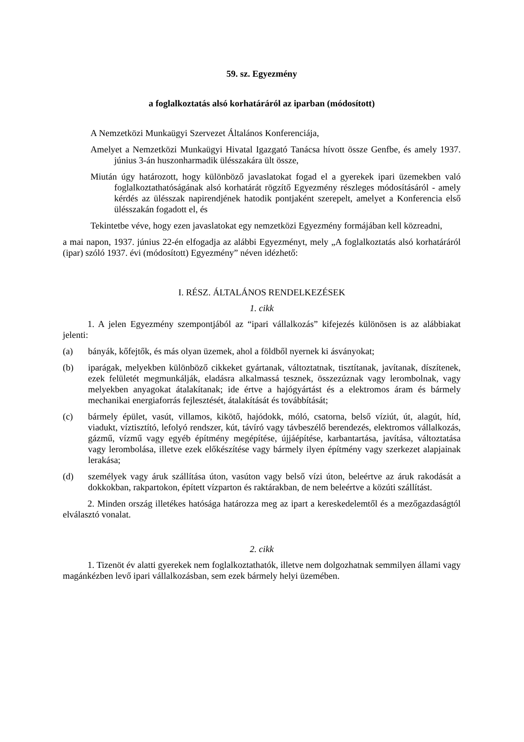59. sz. Egyezmény
a foglalkoztatás alsó korhatáráról az iparban (módosított)
A Nemzetközi Munkaügyi Szervezet Általános Konferenciája,
Amelyet a Nemzetközi Munkaügyi Hivatal Igazgató Tanácsa hívott össze Genfbe, és amely 1937. június 3-án huszonharmadik ülésszakára ült össze,
Miután úgy határozott, hogy különböző javaslatokat fogad el a gyerekek ipari üzemekben való foglalkoztathatóságának alsó korhatárát rögzítő Egyezmény részleges módosításáról - amely kérdés az ülésszak napirendjének hatodik pontjaként szerepelt, amelyet a Konferencia első ülésszakán fogadott el, és
Tekintetbe véve, hogy ezen javaslatokat egy nemzetközi Egyezmény formájában kell közreadni,
a mai napon, 1937. június 22-én elfogadja az alábbi Egyezményt, mely „A foglalkoztatás alsó korhatáráról (ipar) szóló 1937. évi (módosított) Egyezmény” néven idézhető:
I. RÉSZ. ÁLTALÁNOS RENDELKEZÉSEK
1. cikk
1. A jelen Egyezmény szempontjából az “ipari vállalkozás” kifejezés különösen is az alábbiakat jelenti:
(a) bányák, kőfejtők, és más olyan üzemek, ahol a földből nyernek ki ásványokat;
(b) iparágak, melyekben különböző cikkeket gyártanak, változtatnak, tisztítanak, javítanak, díszítenek, ezek felületét megmunkálják, eladásra alkalmassá tesznek, összezúznak vagy lerombolnak, vagy melyekben anyagokat átalakítanak; ide értve a hajógyártást és a elektromos áram és bármely mechanikai energiaforrás fejlesztését, átalakítását és továbbítását;
(c) bármely épület, vasút, villamos, kikötő, hajódokk, móló, csatorna, belső víziút, út, alagút, híd, viadukt, víztisztító, lefolyó rendszer, kút, távíró vagy távbeszélő berendezés, elektromos vállalkozás, gázmű, vízmű vagy egyéb építmény megépítése, újjáépítése, karbantartása, javítása, változtatása vagy lerombolása, illetve ezek előkészítése vagy bármely ilyen építmény vagy szerkezet alapjainak lerakása;
(d) személyek vagy áruk szállítása úton, vasúton vagy belső vízi úton, beleértve az áruk rakodását a dokkokban, rakpartokon, épített vízparton és raktárakban, de nem beleértve a közúti szállítást.
2. Minden ország illetékes hatósága határozza meg az ipart a kereskedelemtől és a mezőgazdaságtól elválasztó vonalat.
2. cikk
1. Tizenöt év alatti gyerekek nem foglalkoztathatók, illetve nem dolgozhatnak semmilyen állami vagy magánkézben levő ipari vállalkozásban, sem ezek bármely helyi üzemében.